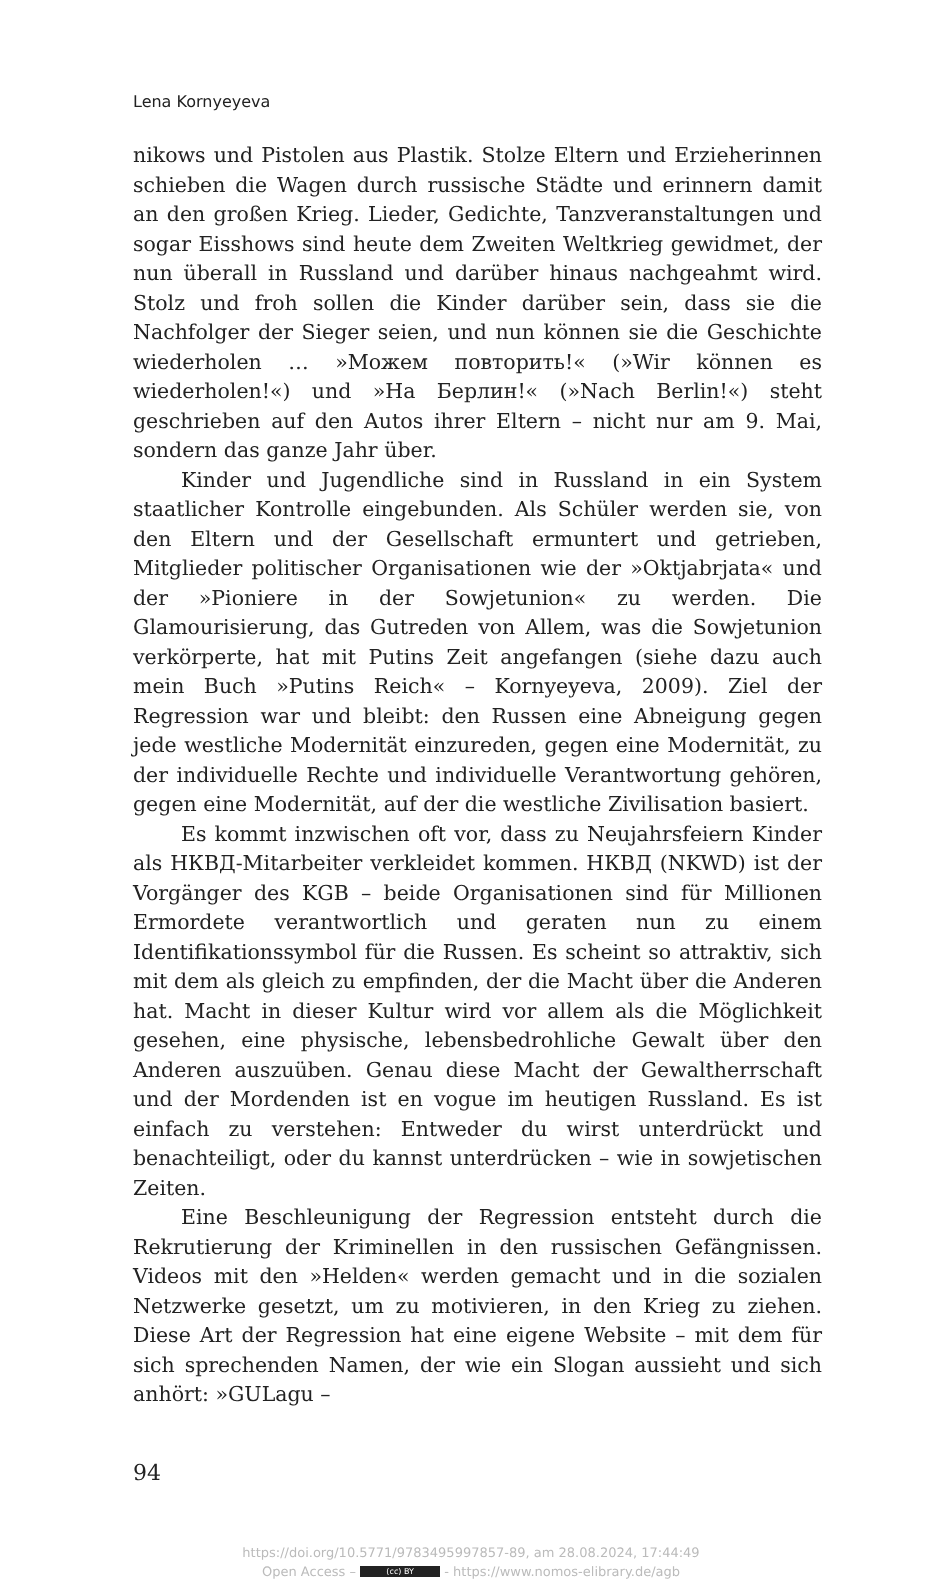Lena Kornyeyeva
nikows und Pistolen aus Plastik. Stolze Eltern und Erzieherinnen schieben die Wagen durch russische Städte und erinnern damit an den großen Krieg. Lieder, Gedichte, Tanzveranstaltungen und sogar Eisshows sind heute dem Zweiten Weltkrieg gewidmet, der nun überall in Russland und darüber hinaus nachgeahmt wird. Stolz und froh sollen die Kinder darüber sein, dass sie die Nachfolger der Sieger seien, und nun können sie die Geschichte wiederholen … »Можем повторить!« (»Wir können es wiederholen!«) und »На Берлин!« (»Nach Berlin!«) steht geschrieben auf den Autos ihrer Eltern – nicht nur am 9. Mai, sondern das ganze Jahr über.
Kinder und Jugendliche sind in Russland in ein System staatlicher Kontrolle eingebunden. Als Schüler werden sie, von den Eltern und der Gesellschaft ermuntert und getrieben, Mitglieder politischer Organisationen wie der »Oktjabrjata« und der »Pioniere in der Sowjetunion« zu werden. Die Glamourisierung, das Gutreden von Allem, was die Sowjetunion verkörperte, hat mit Putins Zeit angefangen (siehe dazu auch mein Buch »Putins Reich« – Kornyeyeva, 2009). Ziel der Regression war und bleibt: den Russen eine Abneigung gegen jede westliche Modernität einzureden, gegen eine Modernität, zu der individuelle Rechte und individuelle Verantwortung gehören, gegen eine Modernität, auf der die westliche Zivilisation basiert.
Es kommt inzwischen oft vor, dass zu Neujahrsfeiern Kinder als НКВД-Mitarbeiter verkleidet kommen. НКВД (NKWD) ist der Vorgänger des KGB – beide Organisationen sind für Millionen Ermordete verantwortlich und geraten nun zu einem Identifikationssymbol für die Russen. Es scheint so attraktiv, sich mit dem als gleich zu empfinden, der die Macht über die Anderen hat. Macht in dieser Kultur wird vor allem als die Möglichkeit gesehen, eine physische, lebensbedrohliche Gewalt über den Anderen auszuüben. Genau diese Macht der Gewaltherrschaft und der Mordenden ist en vogue im heutigen Russland. Es ist einfach zu verstehen: Entweder du wirst unterdrückt und benachteiligt, oder du kannst unterdrücken – wie in sowjetischen Zeiten.
Eine Beschleunigung der Regression entsteht durch die Rekrutierung der Kriminellen in den russischen Gefängnissen. Videos mit den »Helden« werden gemacht und in die sozialen Netzwerke gesetzt, um zu motivieren, in den Krieg zu ziehen. Diese Art der Regression hat eine eigene Website – mit dem für sich sprechenden Namen, der wie ein Slogan aussieht und sich anhört: »GULagu –
94
https://doi.org/10.5771/9783495997857-89, am 28.08.2024, 17:44:49
Open Access – (cc) BY - https://www.nomos-elibrary.de/agb